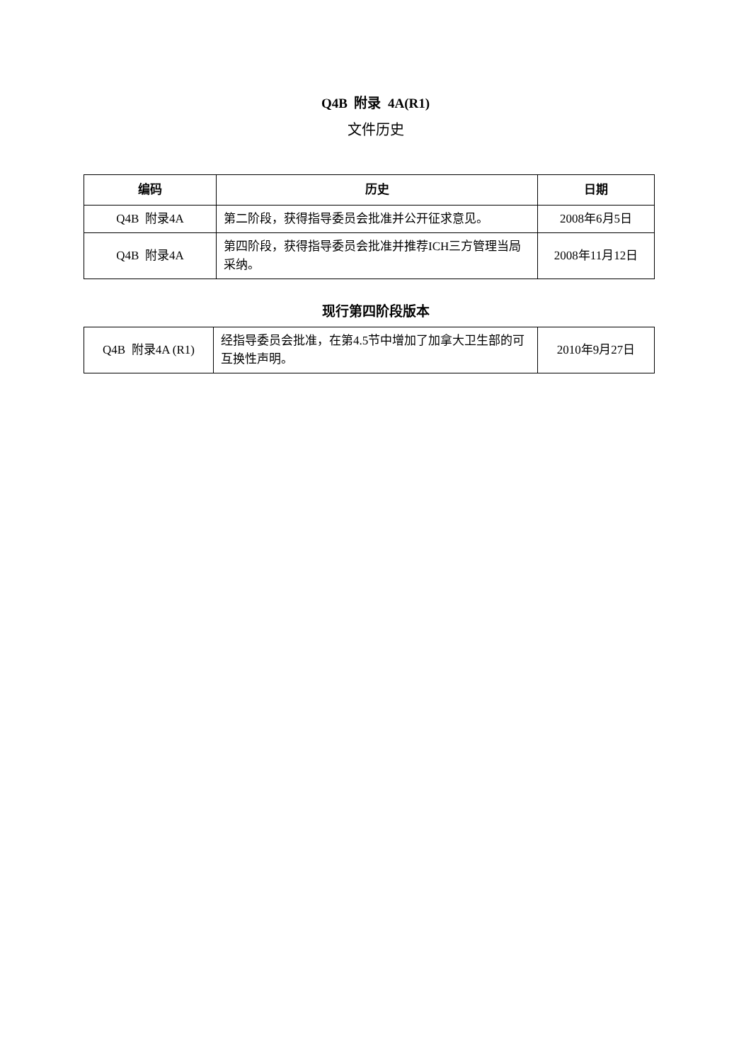Q4B 附录 4A(R1)
文件历史
| 编码 | 历史 | 日期 |
| --- | --- | --- |
| Q4B 附录4A | 第二阶段，获得指导委员会批准并公开征求意见。 | 2008年6月5日 |
| Q4B 附录4A | 第四阶段，获得指导委员会批准并推荐ICH三方管理当局采纳。 | 2008年11月12日 |
现行第四阶段版本
| Q4B 附录4A (R1) | 经指导委员会批准，在第4.5节中增加了加拿大卫生部的可互换性声明。 | 2010年9月27日 |